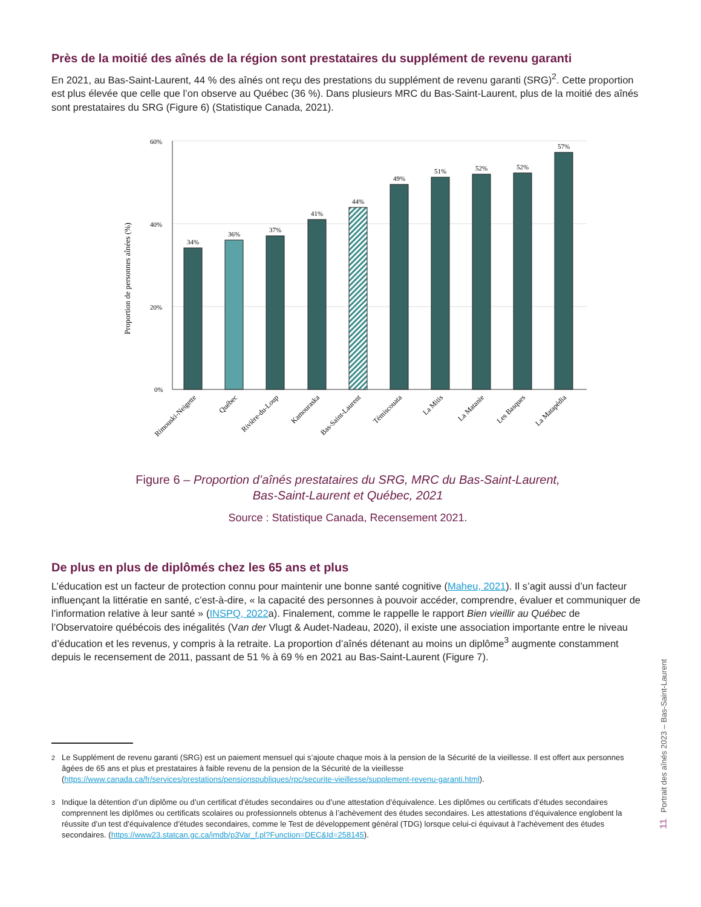Près de la moitié des aînés de la région sont prestataires du supplément de revenu garanti
En 2021, au Bas-Saint-Laurent, 44 % des aînés ont reçu des prestations du supplément de revenu garanti (SRG)<sup>2</sup>. Cette proportion est plus élevée que celle que l’on observe au Québec (36 %). Dans plusieurs MRC du Bas-Saint-Laurent, plus de la moitié des aînés sont prestataires du SRG (Figure 6) (Statistique Canada, 2021).
Proportion de personnes aînées (%)
60%
40%
20%
0%
34%
36%
37%
41%
44%
49%
51%
52%
52%
57%
Rimouski-Neigette
Québec
Rivière-du-Loup
Kamouraska
Bas-Saint-Laurent
Témiscouata
La Mitis
La Matanie
Les Basques
La Matapédia
Figure 6 – Proportion d’aînés prestataires du SRG, MRC du Bas-Saint-Laurent,
Bas-Saint-Laurent et Québec, 2021
Source : Statistique Canada, Recensement 2021.
De plus en plus de diplômés chez les 65 ans et plus
L’éducation est un facteur de protection connu pour maintenir une bonne santé cognitive (Maheu, 2021). Il s’agit aussi d’un facteur influençant la littératie en santé, c’est-à-dire, « la capacité des personnes à pouvoir accéder, comprendre, évaluer et communiquer de l’information relative à leur santé » (INSPQ, 2022a). Finalement, comme le rappelle le rapport Bien vieillir au Québec de l’Observatoire québécois des inégalités (Van der Vlugt & Audet-Nadeau, 2020), il existe une association importante entre le niveau d’éducation et les revenus, y compris à la retraite. La proportion d’aînés détenant au moins un diplôme<sup>3</sup> augmente constamment depuis le recensement de 2011, passant de 51 % à 69 % en 2021 au Bas-Saint-Laurent (Figure 7).
<sup>2</sup> Le Supplément de revenu garanti (SRG) est un paiement mensuel qui s’ajoute chaque mois à la pension de la Sécurité de la vieillesse. Il est offert aux personnes âgées de 65 ans et plus et prestataires à faible revenu de la pension de la Sécurité de la vieillesse (https://www.canada.ca/fr/services/prestations/pensionspubliques/rpc/securite-vieillesse/supplement-revenu-garanti.html).
<sup>3</sup> Indique la détention d’un diplôme ou d’un certificat d’études secondaires ou d’une attestation d’équivalence. Les diplômes ou certificats d’études secondaires comprennent les diplômes ou certificats scolaires ou professionnels obtenus à l’achèvement des études secondaires. Les attestations d’équivalence englobent la réussite d’un test d’équivalence d’études secondaires, comme le Test de développement général (TDG) lorsque celui-ci équivaut à l’achèvement des études secondaires. (https://www23.statcan.gc.ca/imdb/p3Var_f.pl?Function=DEC&Id=258145).
Portrait des aînés 2023 – Bas-Saint-Laurent
11